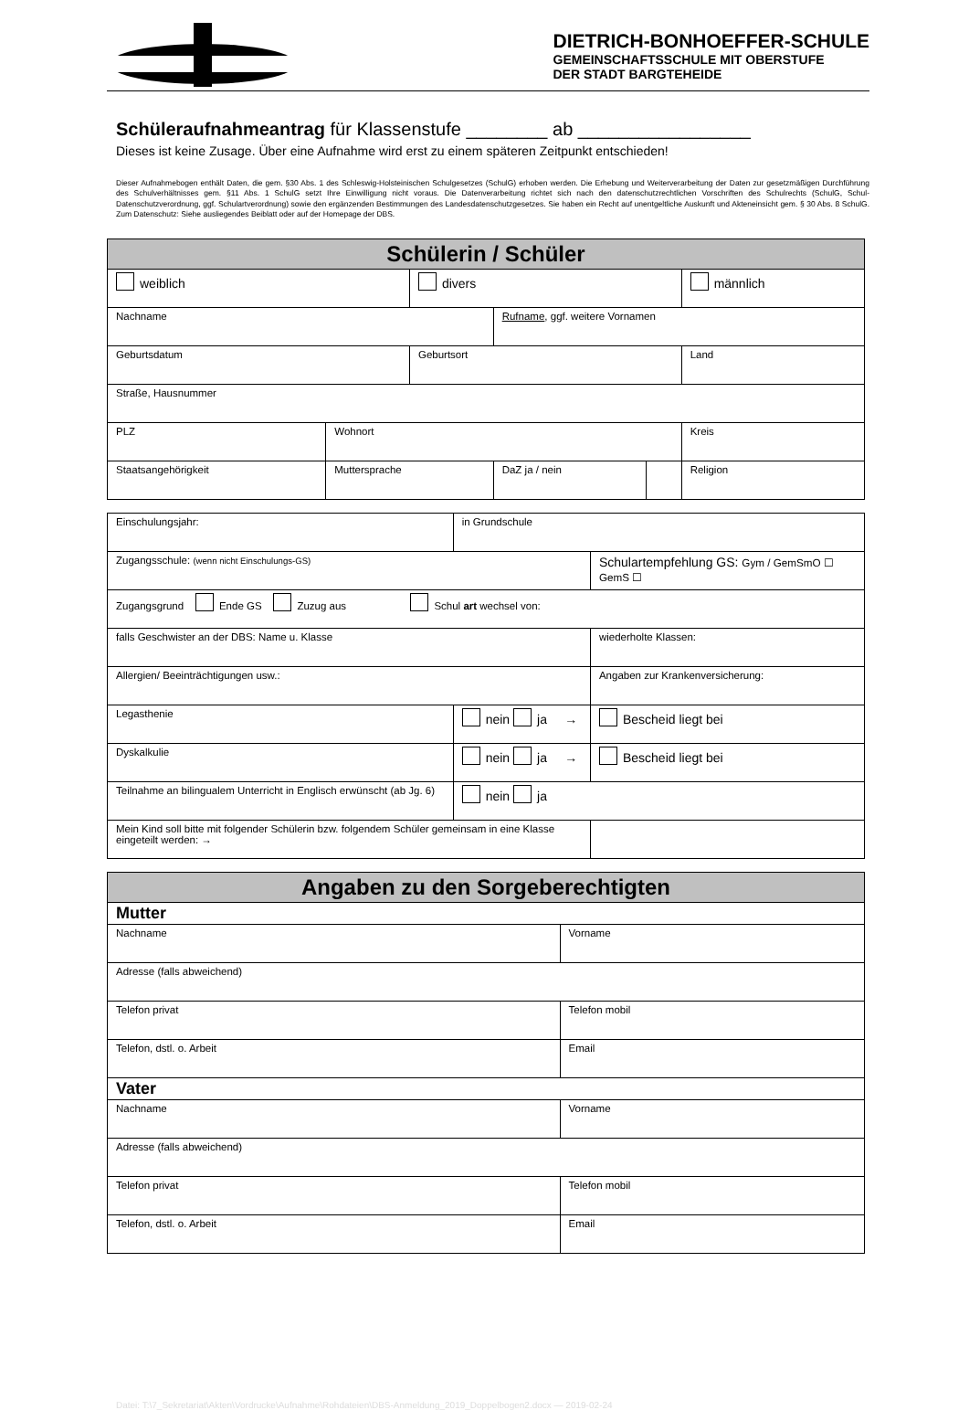DIETRICH-BONHOEFFER-SCHULE
GEMEINSCHAFTSSCHULE MIT OBERSTUFE
DER STADT BARGTEHEIDE
Schüleraufnahmeantrag für Klassenstufe ________ ab _________________
Dieses ist keine Zusage. Über eine Aufnahme wird erst zu einem späteren Zeitpunkt entschieden!
Dieser Aufnahmebogen enthält Daten, die gem. §30 Abs. 1 des Schleswig-Holsteinischen Schulgesetzes (SchulG) erhoben werden. Die Erhebung und Weiterverarbeitung der Daten zur gesetzmäßigen Durchführung des Schulverhältnisses gem. §11 Abs. 1 SchulG setzt Ihre Einwilligung nicht voraus. Die Datenverarbeitung richtet sich nach den datenschutzrechtlichen Vorschriften des Schulrechts (SchulG, Schul-Datenschutzverordnung, ggf. Schulartverordnung) sowie den ergänzenden Bestimmungen des Landesdatenschutzgesetzes. Sie haben ein Recht auf unentgeltliche Auskunft und Akteneinsicht gem. § 30 Abs. 8 SchulG. Zum Datenschutz: Siehe ausliegendes Beiblatt oder auf der Homepage der DBS.
| Schülerin / Schüler | | | | | |
| weiblich | | divers | | | männlich |
| Nachname | | | Rufname , ggf. weitere Vornamen | | |
| Geburtsdatum | | Geburtsort | | | Land |
| Straße, Hausnummer | | | | | |
| PLZ | Wohnort | | | | Kreis |
| Staatsangehörigkeit | Muttersprache | | DaZ ja / nein | | Religion |
| Einschulungsjahr: | in Grundschule | | |
| Zugangsschule: (wenn nicht Einschulungs-GS) | | Schulartempfehlung GS: Gym / GemSmO ☐ GemS ☐ | |
| Zugangsgrund Ende GS Zuzug aus Schul art wechsel von: | | | |
| falls Geschwister an der DBS: Name u. Klasse | | | wiederholte Klassen: |
| Allergien/ Beeinträchtigungen usw.: | | Angaben zur Krankenversicherung: | |
| Legasthenie | nein ja → | Bescheid liegt bei | |
| Dyskalkulie | nein ja → | Bescheid liegt bei | |
| Teilnahme an bilingualem Unterricht in Englisch erwünscht (ab Jg. 6) | nein ja | | |
| Mein Kind soll bitte mit folgender Schülerin bzw. folgendem Schüler gemeinsam in eine Klasse eingeteilt werden: → | | | |
| Angaben zu den Sorgeberechtigten | |
| Mutter | |
| Nachname | Vorname |
| Adresse (falls abweichend) | |
| Telefon privat | Telefon mobil |
| Telefon, dstl. o. Arbeit | Email |
| Vater | |
| Nachname | Vorname |
| Adresse (falls abweichend) | |
| Telefon privat | Telefon mobil |
| Telefon, dstl. o. Arbeit | Email |
Datei: T:\7_Sekretariat\Akten\Vordrucke\Aufnahme\Rohdateien\DBS-Anmeldung_2019_Doppelbogen2.docx — 2019-02-24